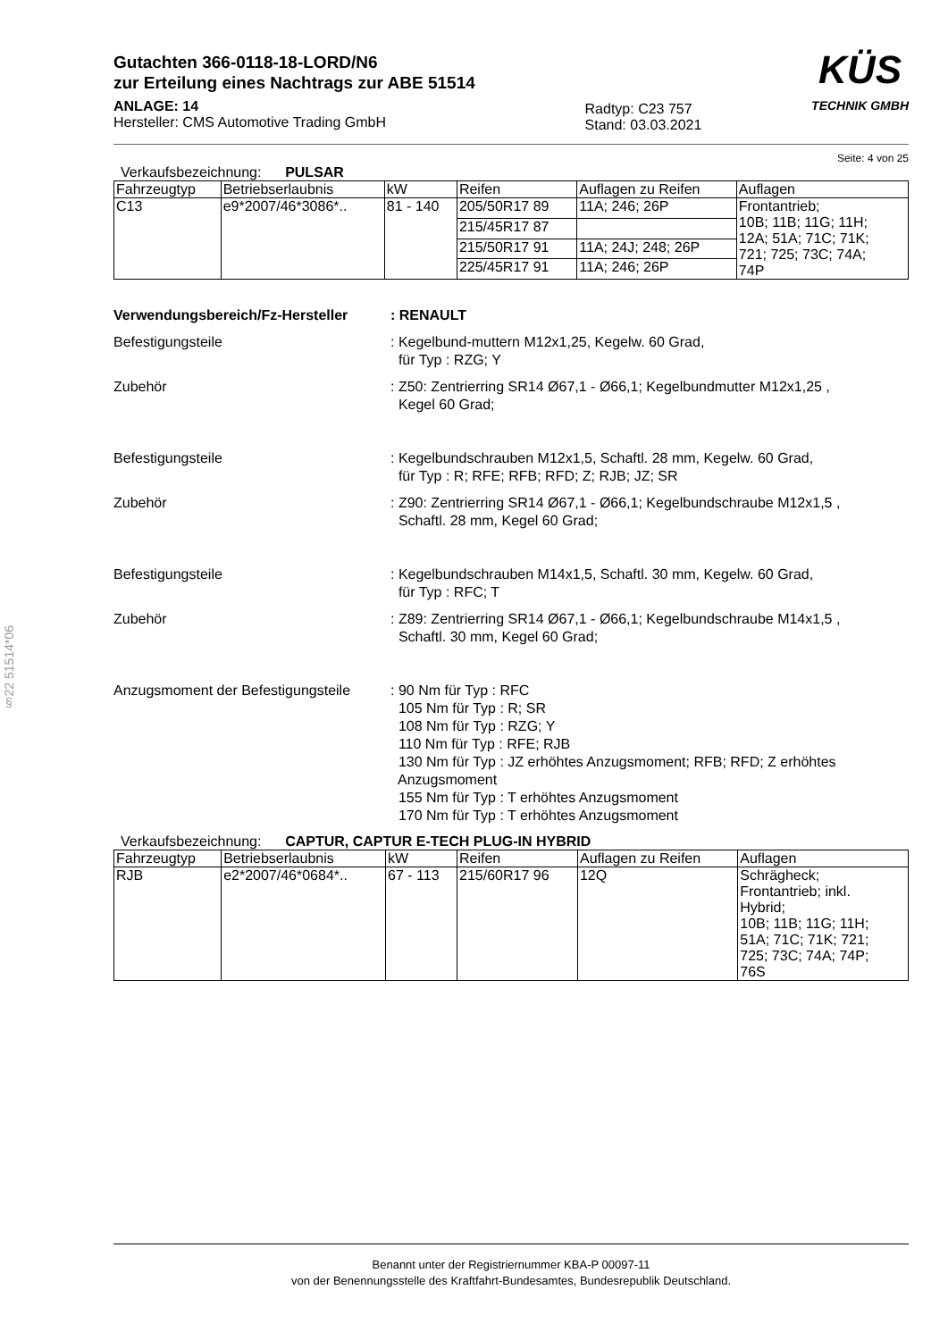§22 51514*06
Gutachten 366-0118-18-LORD/N6
zur Erteilung eines Nachtrags zur ABE 51514
ANLAGE: 14
Hersteller: CMS Automotive Trading GmbH
Radtyp: C23 757
Stand: 03.03.2021
KÜS
TECHNIK GMBH
Seite: 4 von 25
Verkaufsbezeichnung: PULSAR
| Fahrzeugtyp | Betriebserlaubnis | kW | Reifen | Auflagen zu Reifen | Auflagen |
| --- | --- | --- | --- | --- | --- |
| C13 | e9*2007/46*3086*.. | 81 - 140 | 205/50R17 89 | 11A; 246; 26P | Frontantrieb; 10B; 11B; 11G; 11H; 12A; 51A; 71C; 71K; 721; 725; 73C; 74A; 74P |
| | | | 215/45R17 87 | | |
| | | | 215/50R17 91 | 11A; 24J; 248; 26P | |
| | | | 225/45R17 91 | 11A; 246; 26P | |
Verwendungsbereich/Fz-Hersteller : RENAULT
Befestigungsteile : Kegelbund-muttern M12x1,25, Kegelw. 60 Grad,
für Typ : RZG; Y
Zubehör : Z50: Zentrierring SR14 Ø67,1 - Ø66,1; Kegelbundmutter M12x1,25 ,
Kegel 60 Grad;
Befestigungsteile : Kegelbundschrauben M12x1,5, Schaftl. 28 mm, Kegelw. 60 Grad,
für Typ : R; RFE; RFB; RFD; Z; RJB; JZ; SR
Zubehör : Z90: Zentrierring SR14 Ø67,1 - Ø66,1; Kegelbundschraube M12x1,5 ,
Schaftl. 28 mm, Kegel 60 Grad;
Befestigungsteile : Kegelbundschrauben M14x1,5, Schaftl. 30 mm, Kegelw. 60 Grad,
für Typ : RFC; T
Zubehör : Z89: Zentrierring SR14 Ø67,1 - Ø66,1; Kegelbundschraube M14x1,5 ,
Schaftl. 30 mm, Kegel 60 Grad;
Anzugsmoment der Befestigungsteile
: 90 Nm für Typ : RFC
105 Nm für Typ : R; SR
108 Nm für Typ : RZG; Y
110 Nm für Typ : RFE; RJB
130 Nm für Typ : JZ erhöhtes Anzugsmoment; RFB; RFD; Z erhöhtes
Anzugsmoment
155 Nm für Typ : T erhöhtes Anzugsmoment
170 Nm für Typ : T erhöhtes Anzugsmoment
Verkaufsbezeichnung: CAPTUR, CAPTUR E-TECH PLUG-IN HYBRID
| Fahrzeugtyp | Betriebserlaubnis | kW | Reifen | Auflagen zu Reifen | Auflagen |
| --- | --- | --- | --- | --- | --- |
| RJB | e2*2007/46*0684*.. | 67 - 113 | 215/60R17 96 | 12Q | Schrägheck; Frontantrieb; inkl. Hybrid; 10B; 11B; 11G; 11H; 51A; 71C; 71K; 721; 725; 73C; 74A; 74P; 76S |
Benannt unter der Registriernummer KBA-P 00097-11
von der Benennungsstelle des Kraftfahrt-Bundesamtes, Bundesrepublik Deutschland.